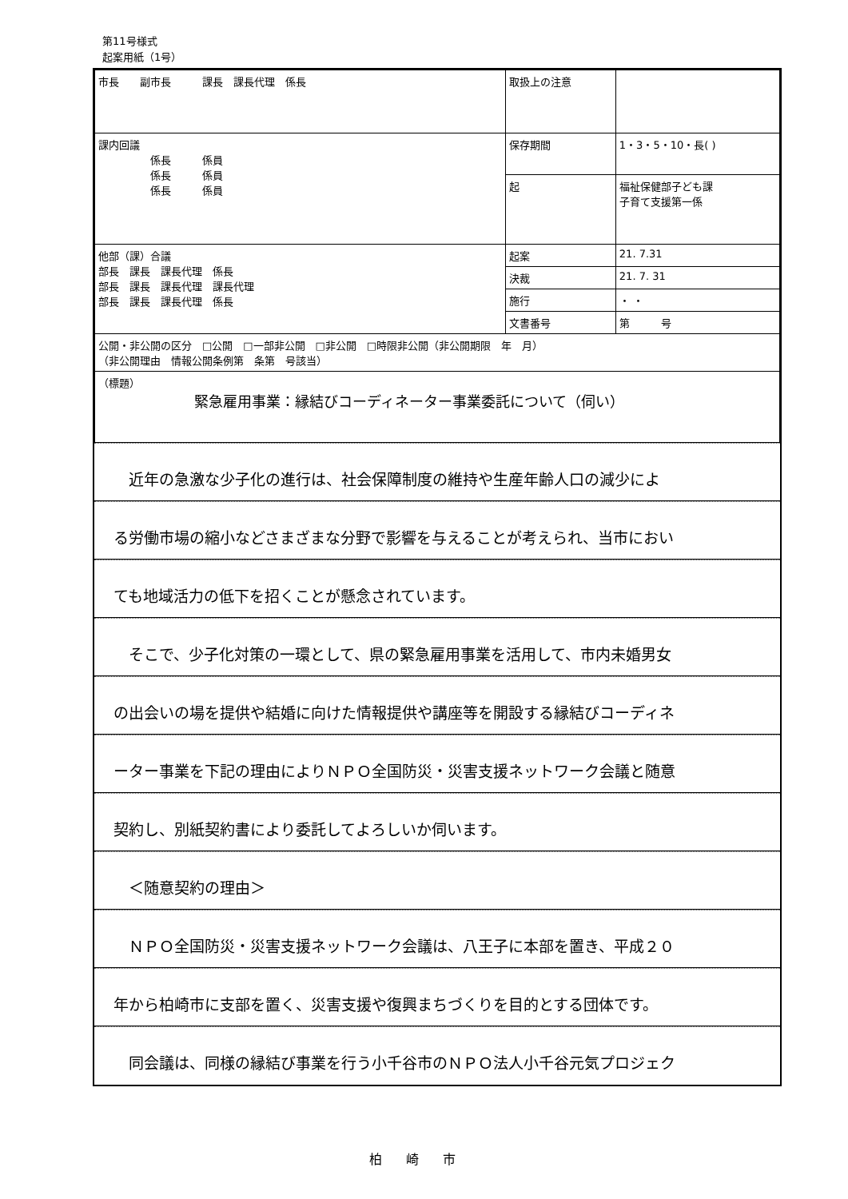第11号様式
起案用紙（1号）
| 市長 副市長 課長 課長代理 係長 | 取扱上の注意 | |
| 課内回議 係長 係員 係長 係員 係長 係員 | 保存期間 | 1・3・5・10・長( ) |
| | 起 | 福祉保健部子ども課 子育て支援第一係 |
| 他部（課）合議 部長 課長 課長代理 係長 部長 課長 課長代理 課長代理 部長 課長 課長代理 係長 | 起案 | 21. 7.31 |
| | 決裁 | 21. 7. 31 |
| | 施行 | ・ ・ |
| | 文書番号 | 第 号 |
| 公開・非公開の区分 □公開 □一部非公開 □非公開 □時限非公開（非公開期限 年 月） （非公開理由 情報公開条例第 条第 号該当） | | |
| （標題） 緊急雇用事業：縁結びコーディネーター事業委託について（伺い） | | |
　近年の急激な少子化の進行は、社会保障制度の維持や生産年齢人口の減少によ
る労働市場の縮小などさまざまな分野で影響を与えることが考えられ、当市におい
ても地域活力の低下を招くことが懸念されています。
　そこで、少子化対策の一環として、県の緊急雇用事業を活用して、市内未婚男女
の出会いの場を提供や結婚に向けた情報提供や講座等を開設する縁結びコーディネ
ーター事業を下記の理由によりＮＰＯ全国防災・災害支援ネットワーク会議と随意
契約し、別紙契約書により委託してよろしいか伺います。
　＜随意契約の理由＞
　ＮＰＯ全国防災・災害支援ネットワーク会議は、八王子に本部を置き、平成２０
年から柏崎市に支部を置く、災害支援や復興まちづくりを目的とする団体です。
　同会議は、同様の縁結び事業を行う小千谷市のＮＰＯ法人小千谷元気プロジェク
柏崎市